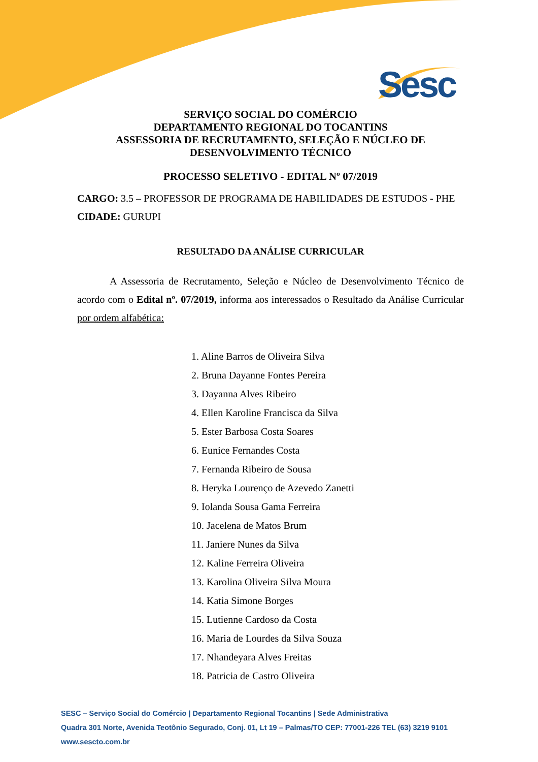Sesc
SERVIÇO SOCIAL DO COMÉRCIO
DEPARTAMENTO REGIONAL DO TOCANTINS
ASSESSORIA DE RECRUTAMENTO, SELEÇÃO E NÚCLEO DE DESENVOLVIMENTO TÉCNICO
PROCESSO SELETIVO - EDITAL Nº 07/2019
CARGO: 3.5 – PROFESSOR DE PROGRAMA DE HABILIDADES DE ESTUDOS - PHE
CIDADE: GURUPI
RESULTADO DA ANÁLISE CURRICULAR
A Assessoria de Recrutamento, Seleção e Núcleo de Desenvolvimento Técnico de acordo com o Edital nº. 07/2019, informa aos interessados o Resultado da Análise Curricular por ordem alfabética:
1. Aline Barros de Oliveira Silva
2. Bruna Dayanne Fontes Pereira
3. Dayanna Alves Ribeiro
4. Ellen Karoline Francisca da Silva
5. Ester Barbosa Costa Soares
6. Eunice Fernandes Costa
7. Fernanda Ribeiro de Sousa
8. Heryka Lourenço de Azevedo Zanetti
9. Iolanda Sousa Gama Ferreira
10. Jacelena de Matos Brum
11. Janiere Nunes da Silva
12. Kaline Ferreira Oliveira
13. Karolina Oliveira Silva Moura
14. Katia Simone Borges
15. Lutienne Cardoso da Costa
16. Maria de Lourdes da Silva Souza
17. Nhandeyara Alves Freitas
18. Patricia de Castro Oliveira
SESC – Serviço Social do Comércio | Departamento Regional Tocantins | Sede Administrativa
Quadra 301 Norte, Avenida Teotônio Segurado, Conj. 01, Lt 19 – Palmas/TO CEP: 77001-226 TEL (63) 3219 9101
www.sescto.com.br